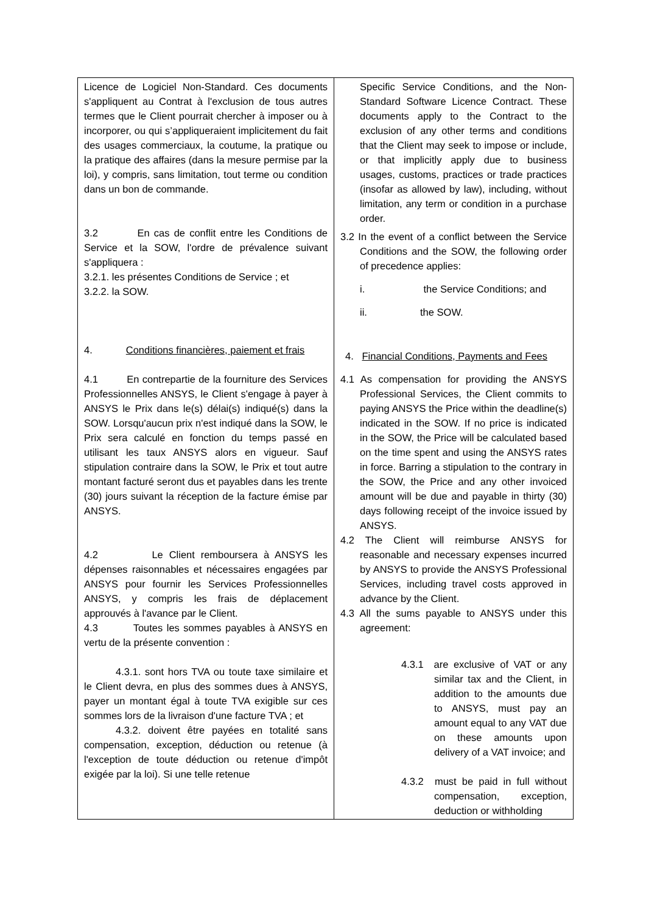| Licence de Logiciel Non-Standard. Ces documents s'appliquent au Contrat à l'exclusion de tous autres termes que le Client pourrait chercher à imposer ou à incorporer, ou qui s’appliqueraient implicitement du fait des usages commerciaux, la coutume, la pratique ou la pratique des affaires (dans la mesure permise par la loi), y compris, sans limitation, tout terme ou condition dans un bon de commande. 3.2 En cas de conflit entre les Conditions de Service et la SOW, l'ordre de prévalence suivant s'appliquera : 3.2.1. les présentes Conditions de Service ; et 3.2.2. la SOW. 4. Conditions financières, paiement et frais 4.1 En contrepartie de la fourniture des Services Professionnelles ANSYS, le Client s'engage à payer à ANSYS le Prix dans le(s) délai(s) indiqué(s) dans la SOW. Lorsqu'aucun prix n'est indiqué dans la SOW, le Prix sera calculé en fonction du temps passé en utilisant les taux ANSYS alors en vigueur. Sauf stipulation contraire dans la SOW, le Prix et tout autre montant facturé seront dus et payables dans les trente (30) jours suivant la réception de la facture émise par ANSYS. 4.2 Le Client remboursera à ANSYS les dépenses raisonnables et nécessaires engagées par ANSYS pour fournir les Services Professionnelles ANSYS, y compris les frais de déplacement approuvés à l'avance par le Client. 4.3 Toutes les sommes payables à ANSYS en vertu de la présente convention : 4.3.1. sont hors TVA ou toute taxe similaire et le Client devra, en plus des sommes dues à ANSYS, payer un montant égal à toute TVA exigible sur ces sommes lors de la livraison d'une facture TVA ; et 4.3.2. doivent être payées en totalité sans compensation, exception, déduction ou retenue (à l'exception de toute déduction ou retenue d'impôt exigée par la loi). Si une telle retenue | Specific Service Conditions, and the Non-Standard Software Licence Contract. These documents apply to the Contract to the exclusion of any other terms and conditions that the Client may seek to impose or include, or that implicitly apply due to business usages, customs, practices or trade practices (insofar as allowed by law), including, without limitation, any term or condition in a purchase order. 3.2 In the event of a conflict between the Service Conditions and the SOW, the following order of precedence applies: i. the Service Conditions; and ii. the SOW. 4. Financial Conditions, Payments and Fees 4.1 As compensation for providing the ANSYS Professional Services, the Client commits to paying ANSYS the Price within the deadline(s) indicated in the SOW. If no price is indicated in the SOW, the Price will be calculated based on the time spent and using the ANSYS rates in force. Barring a stipulation to the contrary in the SOW, the Price and any other invoiced amount will be due and payable in thirty (30) days following receipt of the invoice issued by ANSYS. 4.2 The Client will reimburse ANSYS for reasonable and necessary expenses incurred by ANSYS to provide the ANSYS Professional Services, including travel costs approved in advance by the Client. 4.3 All the sums payable to ANSYS under this agreement: 4.3.1 are exclusive of VAT or any similar tax and the Client, in addition to the amounts due to ANSYS, must pay an amount equal to any VAT due on these amounts upon delivery of a VAT invoice; and 4.3.2 must be paid in full without compensation, exception, deduction or withholding |